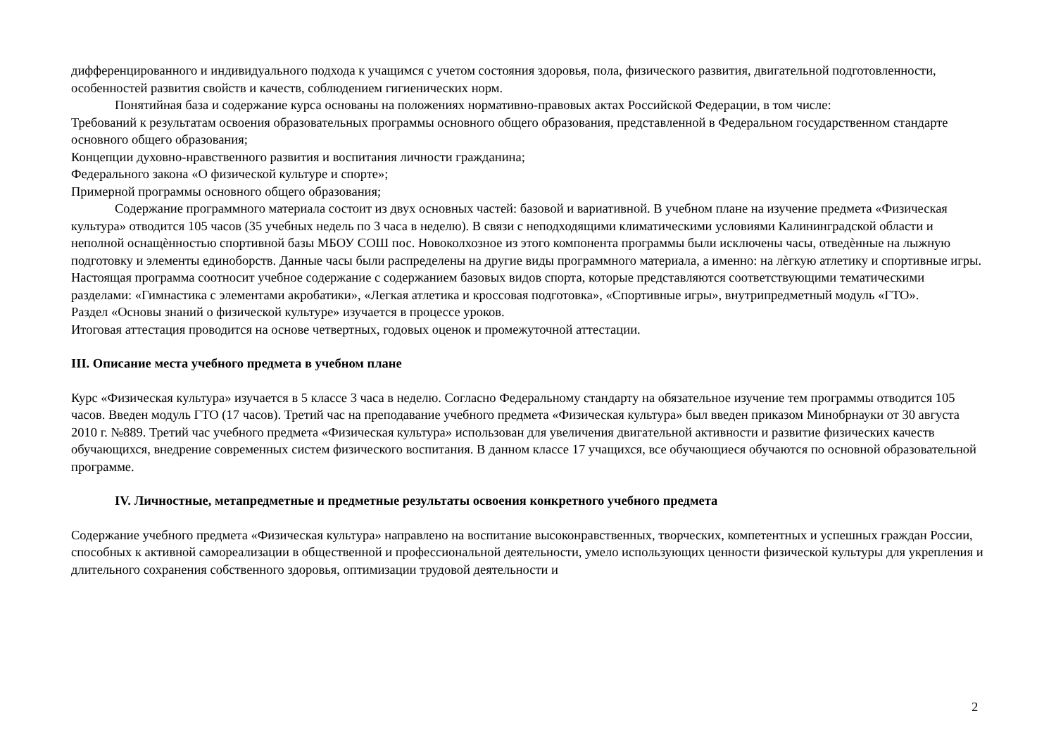дифференцированного и индивидуального подхода к учащимся с учетом состояния здоровья, пола, физического развития, двигательной подготовленности, особенностей развития свойств и качеств, соблюдением гигиенических норм.
Понятийная база и содержание курса основаны на положениях нормативно-правовых актах Российской Федерации, в том числе:
Требований к результатам освоения образовательных программы основного общего образования, представленной в Федеральном государственном стандарте основного общего образования;
Концепции духовно-нравственного развития и воспитания личности гражданина;
Федерального закона «О физической культуре и спорте»;
Примерной программы основного общего образования;
Содержание программного материала состоит из двух основных частей: базовой и вариативной. В учебном плане на изучение предмета «Физическая культура» отводится 105 часов (35 учебных недель по 3 часа в неделю). В связи с неподходящими климатическими условиями Калининградской области и неполной оснащѐнностью спортивной базы МБОУ СОШ пос. Новоколхозное из этого компонента программы были исключены часы, отведѐнные на лыжную подготовку и элементы единоборств. Данные часы были распределены на другие виды программного материала, а именно: на лѐгкую атлетику и спортивные игры.
Настоящая программа соотносит учебное содержание с содержанием базовых видов спорта, которые представляются соответствующими тематическими разделами: «Гимнастика с элементами акробатики», «Легкая атлетика и кроссовая подготовка», «Спортивные игры», внутрипредметный модуль «ГТО».
Раздел «Основы знаний о физической культуре» изучается в процессе уроков.
Итоговая аттестация проводится на основе четвертных, годовых оценок и промежуточной аттестации.
III. Описание места учебного предмета в учебном плане
Курс «Физическая культура» изучается в 5 классе 3 часа в неделю. Согласно Федеральному стандарту на обязательное изучение тем программы отводится 105 часов. Введен модуль ГТО (17 часов). Третий час на преподавание учебного предмета «Физическая культура» был введен приказом Минобрнауки от 30 августа 2010 г. №889. Третий час учебного предмета «Физическая культура» использован для увеличения двигательной активности и развитие физических качеств обучающихся, внедрение современных систем физического воспитания. В данном классе 17 учащихся, все обучающиеся обучаются по основной образовательной программе.
IV. Личностные, метапредметные и предметные результаты освоения конкретного учебного предмета
Содержание учебного предмета «Физическая культура» направлено на воспитание высоконравственных, творческих, компетентных и успешных граждан России, способных к активной самореализации в общественной и профессиональной деятельности, умело использующих ценности физической культуры для укрепления и длительного сохранения собственного здоровья, оптимизации трудовой деятельности и
2